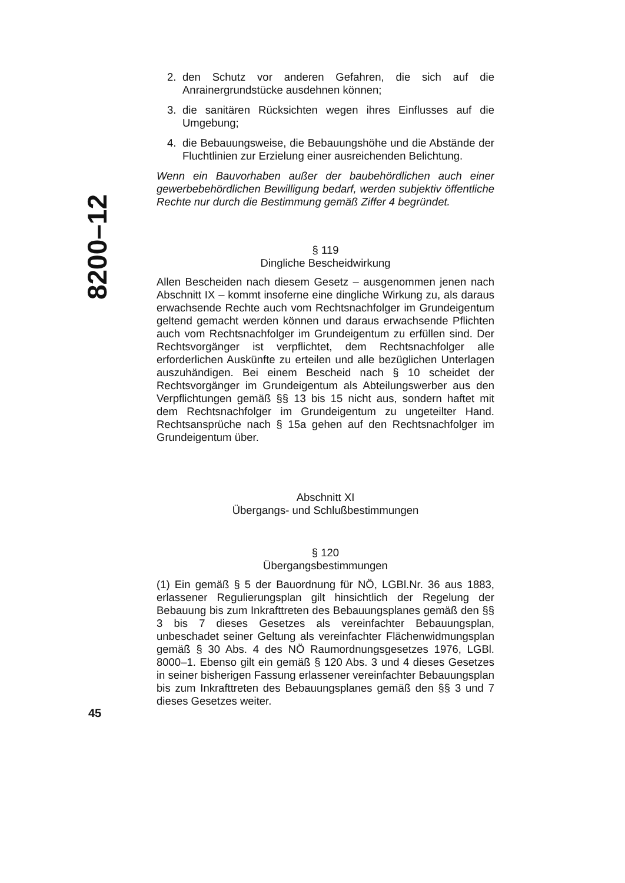8200–12
2. den Schutz vor anderen Gefahren, die sich auf die Anrainergrundstücke ausdehnen können;
3. die sanitären Rücksichten wegen ihres Einflusses auf die Umgebung;
4. die Bebauungsweise, die Bebauungshöhe und die Abstände der Fluchtlinien zur Erzielung einer ausreichenden Belichtung.
Wenn ein Bauvorhaben außer der baubehördlichen auch einer gewerbebehördlichen Bewilligung bedarf, werden subjektiv öffentliche Rechte nur durch die Bestimmung gemäß Ziffer 4 begründet.
§ 119
Dingliche Bescheidwirkung
Allen Bescheiden nach diesem Gesetz – ausgenommen jenen nach Abschnitt IX – kommt insoferne eine dingliche Wirkung zu, als daraus erwachsende Rechte auch vom Rechtsnachfolger im Grundeigentum geltend gemacht werden können und daraus erwachsende Pflichten auch vom Rechtsnachfolger im Grundeigentum zu erfüllen sind. Der Rechtsvorgänger ist verpflichtet, dem Rechtsnachfolger alle erforderlichen Auskünfte zu erteilen und alle bezüglichen Unterlagen auszuhändigen. Bei einem Bescheid nach § 10 scheidet der Rechtsvorgänger im Grundeigentum als Abteilungswerber aus den Verpflichtungen gemäß §§ 13 bis 15 nicht aus, sondern haftet mit dem Rechtsnachfolger im Grundeigentum zu ungeteilter Hand. Rechtsansprüche nach § 15a gehen auf den Rechtsnachfolger im Grundeigentum über.
Abschnitt XI
Übergangs- und Schlußbestimmungen
§ 120
Übergangsbestimmungen
(1) Ein gemäß § 5 der Bauordnung für NÖ, LGBl.Nr. 36 aus 1883, erlassener Regulierungsplan gilt hinsichtlich der Regelung der Bebauung bis zum Inkrafttreten des Bebauungsplanes gemäß den §§ 3 bis 7 dieses Gesetzes als vereinfachter Bebauungsplan, unbeschadet seiner Geltung als vereinfachter Flächenwidmungsplan gemäß § 30 Abs. 4 des NÖ Raumordnungsgesetzes 1976, LGBl. 8000–1. Ebenso gilt ein gemäß § 120 Abs. 3 und 4 dieses Gesetzes in seiner bisherigen Fassung erlassener vereinfachter Bebauungsplan bis zum Inkrafttreten des Bebauungsplanes gemäß den §§ 3 und 7 dieses Gesetzes weiter.
45